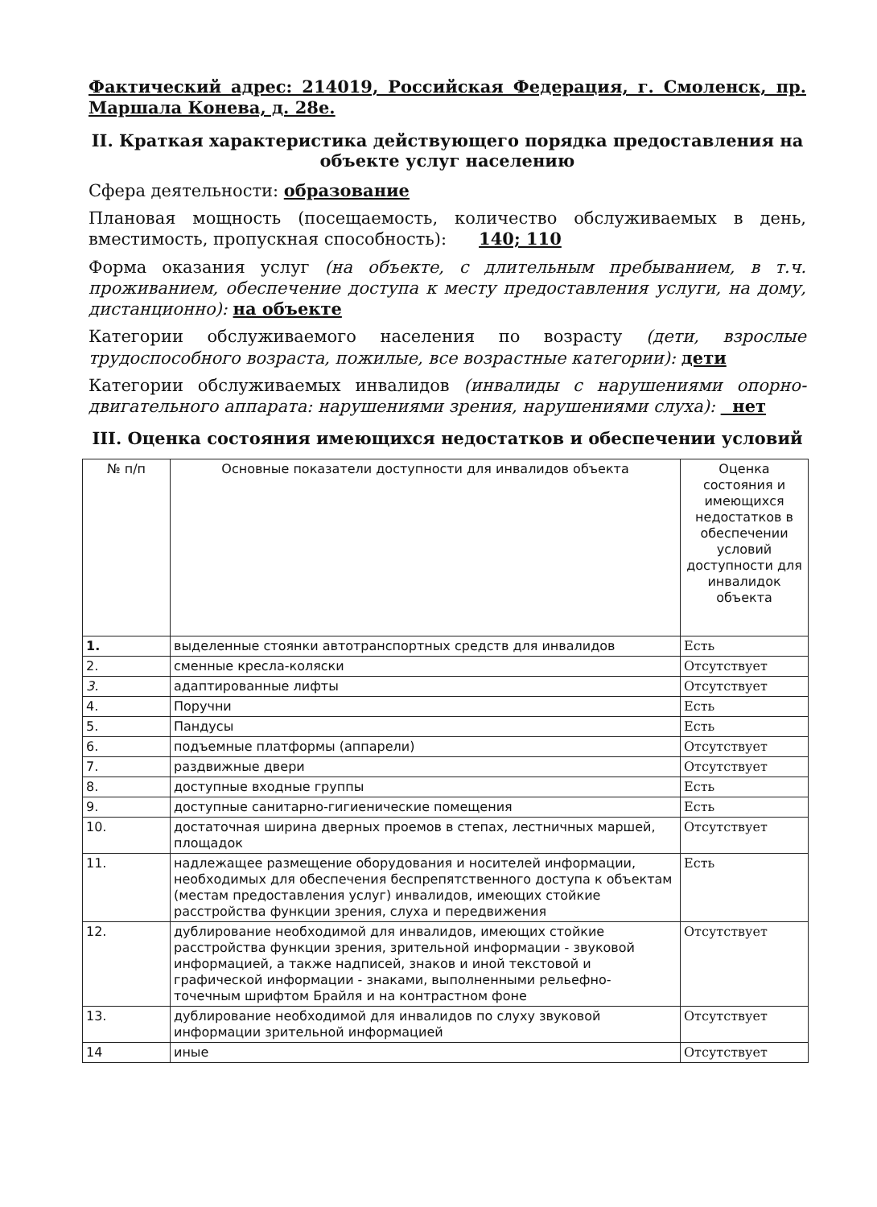Фактический адрес: 214019, Российская Федерация, г. Смоленск, пр. Маршала Конева, д. 28е.
II. Краткая характеристика действующего порядка предоставления на объекте услуг населению
Сфера деятельности: образование
Плановая мощность (посещаемость, количество обслуживаемых в день, вместимость, пропускная способность): 140; 110
Форма оказания услуг (на объекте, с длительным пребыванием, в т.ч. проживанием, обеспечение доступа к месту предоставления услуги, на дому, дистанционно): на объекте
Категории обслуживаемого населения по возрасту (дети, взрослые трудоспособного возраста, пожилые, все возрастные категории): дети
Категории обслуживаемых инвалидов (инвалиды с нарушениями опорно-двигательного аппарата: нарушениями зрения, нарушениями слуха): нет
III. Оценка состояния имеющихся недостатков и обеспечении условий
| № п/п | Основные показатели доступности для инвалидов объекта | Оценка состояния и имеющихся недостатков в обеспечении условий доступности для инвалидок объекта |
| --- | --- | --- |
| 1. | выделенные стоянки автотранспортных средств для инвалидов | Есть |
| 2. | сменные кресла-коляски | Отсутствует |
| 3. | адаптированные лифты | Отсутствует |
| 4. | Поручни | Есть |
| 5. | Пандусы | Есть |
| 6. | подъемные платформы (аппарели) | Отсутствует |
| 7. | раздвижные двери | Отсутствует |
| 8. | доступные входные группы | Есть |
| 9. | доступные санитарно-гигиенические помещения | Есть |
| 10. | достаточная ширина дверных проемов в степах, лестничных маршей, площадок | Отсутствует |
| 11. | надлежащее размещение оборудования и носителей информации, необходимых для обеспечения беспрепятственного доступа к объектам (местам предоставления услуг) инвалидов, имеющих стойкие расстройства функции зрения, слуха и передвижения | Есть |
| 12. | дублирование необходимой для инвалидов, имеющих стойкие расстройства функции зрения, зрительной информации - звуковой информацией, а также надписей, знаков и иной текстовой и графической информации - знаками, выполненными рельефно-точечным шрифтом Брайля и на контрастном фоне | Отсутствует |
| 13. | дублирование необходимой для инвалидов по слуху звуковой информации зрительной информацией | Отсутствует |
| 14 | иные | Отсутствует |